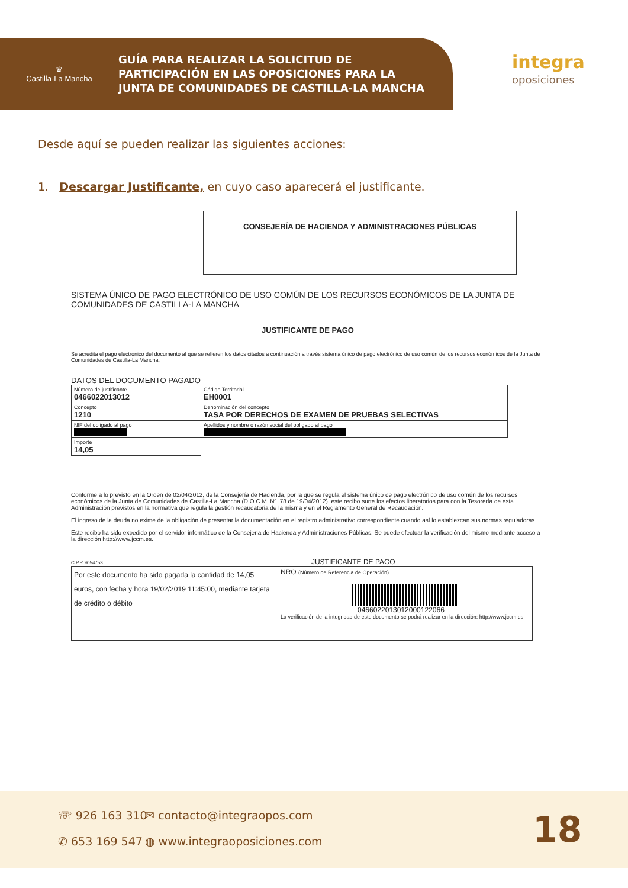♛
Castilla-La Mancha
GUÍA PARA REALIZAR LA SOLICITUD DE
PARTICIPACIÓN EN LAS OPOSICIONES PARA LA
JUNTA DE COMUNIDADES DE CASTILLA-LA MANCHA
integra
oposiciones
Desde aquí se pueden realizar las siguientes acciones:
1. Descargar Justificante, en cuyo caso aparecerá el justificante.
CONSEJERÍA DE HACIENDA Y ADMINISTRACIONES PÚBLICAS
SISTEMA ÚNICO DE PAGO ELECTRÓNICO DE USO COMÚN DE LOS RECURSOS ECONÓMICOS DE LA JUNTA DE COMUNIDADES DE CASTILLA-LA MANCHA
JUSTIFICANTE DE PAGO
Se acredita el pago electrónico del documento al que se refieren los datos citados a continuación a través sistema único de pago electrónico de uso común de los recursos económicos de la Junta de Comunidades de Castilla-La Mancha.
DATOS DEL DOCUMENTO PAGADO
| Número de justificante 0466022013012 | Código Territorial EH0001 |
| Concepto 1210 | Denominación del concepto TASA POR DERECHOS DE EXAMEN DE PRUEBAS SELECTIVAS |
| NIF del obligado al pago | Apellidos y nombre o razón social del obligado al pago |
| Importe 14,05 | |
Conforme a lo previsto en la Orden de 02/04/2012, de la Consejería de Hacienda, por la que se regula el sistema único de pago electrónico de uso común de los recursos económicos de la Junta de Comunidades de Castilla-La Mancha (D.O.C.M. Nº. 78 de 19/04/2012), este recibo surte los efectos liberatorios para con la Tesorería de esta Administración previstos en la normativa que regula la gestión recaudatoria de la misma y en el Reglamento General de Recaudación.
El ingreso de la deuda no exime de la obligación de presentar la documentación en el registro administrativo correspondiente cuando así lo establezcan sus normas reguladoras.
Este recibo ha sido expedido por el servidor informático de la Consejeria de Hacienda y Administraciones Públicas. Se puede efectuar la verificación del mismo mediante acceso a la dirección http://www.jccm.es.
C.P.R 9054753 JUSTIFICANTE DE PAGO
| Por este documento ha sido pagada la cantidad de 14,05 euros, con fecha y hora 19/02/2019 11:45:00, mediante tarjeta de crédito o débito | NRO (Número de Referencia de Operación) 0466022013012000122066 La verificación de la integridad de este documento se podrá realizar en la dirección: http://www.jccm.es |
☏ 926 163 310
✆ 653 169 547
✉ contacto@integraopos.com
◍ www.integraoposiciones.com
18